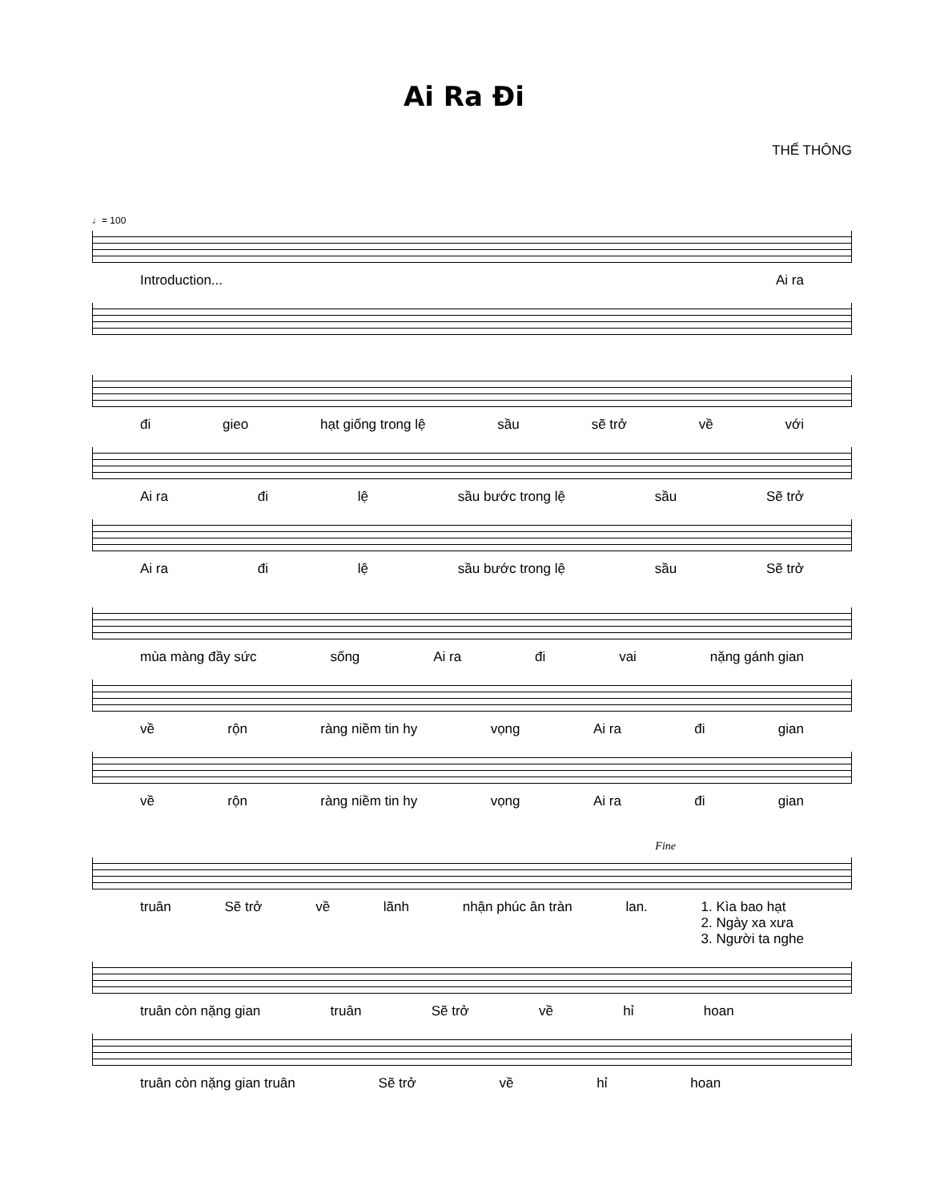Ai Ra Đi
THẾ THÔNG
♩= 100
Introduction... Ai ra
đi gieo hạt giống trong lệ sầu sẽ trở về với
Ai ra đi lệ sầu bước trong lệ sầu Sẽ trở
Ai ra đi lệ sầu bước trong lệ sầu Sẽ trở
mùa màng đầy sức sống Ai ra đi vai nặng gánh gian
về rộn ràng niềm tin hy vọng Ai ra đi gian
về rộn ràng niềm tin hy vọng Ai ra đi gian
Fine
truân Sẽ trở về lãnh nhận phúc ân tràn lan. 1. Kìa bao hạt
2. Ngày xa xưa
3. Người ta nghe
truân còn nặng gian truân Sẽ trở về hỉ hoan
truân còn nặng gian truân Sẽ trở về hỉ hoan